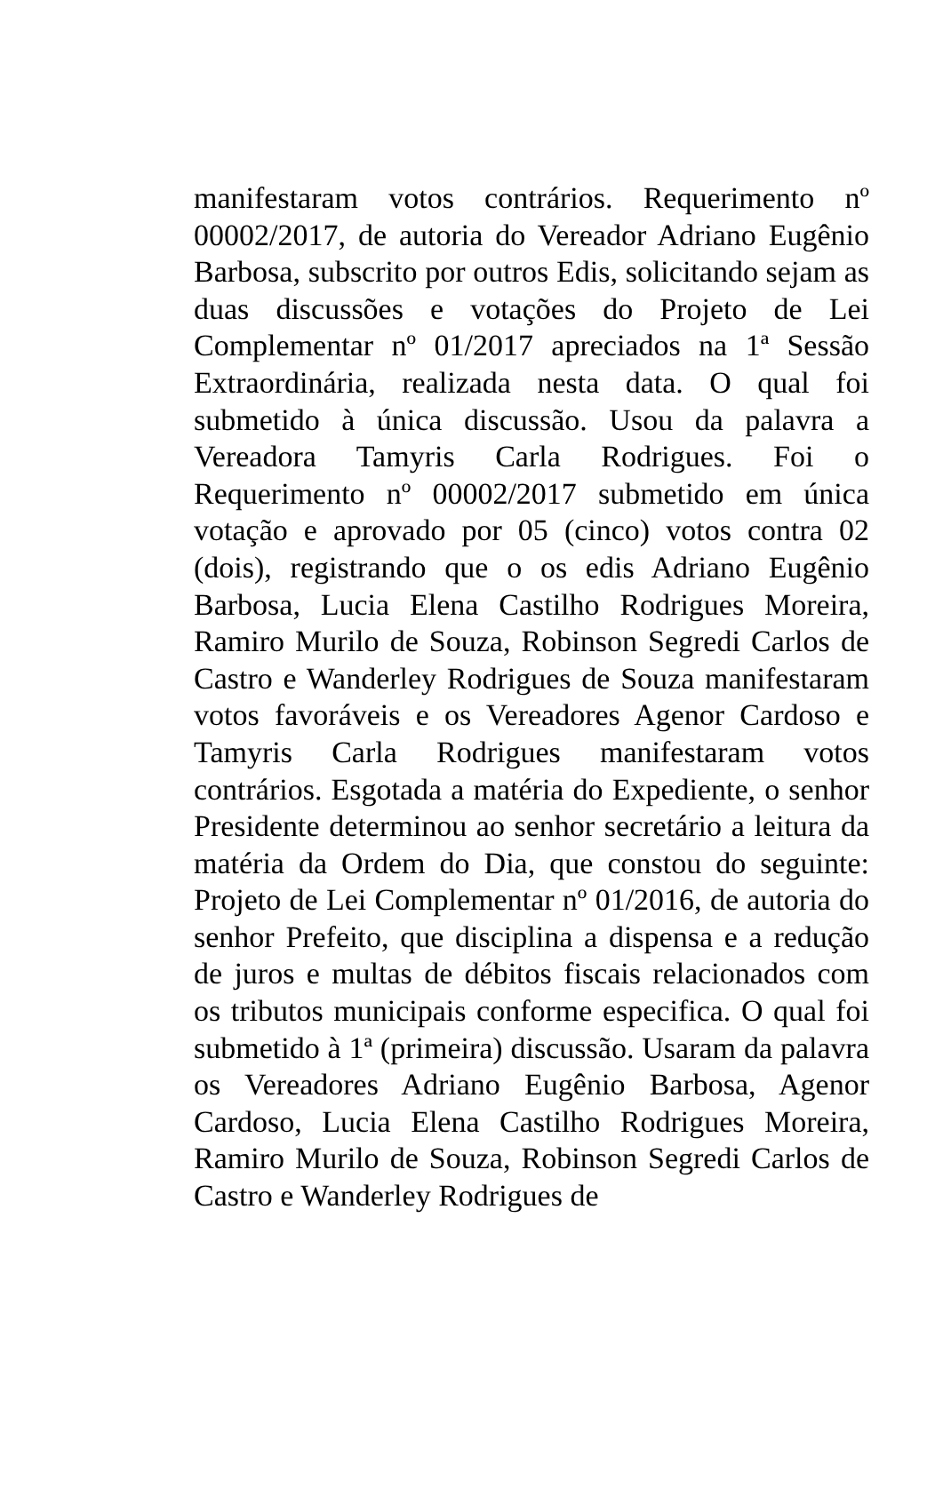manifestaram votos contrários. Requerimento nº 00002/2017, de autoria do Vereador Adriano Eugênio Barbosa, subscrito por outros Edis, solicitando sejam as duas discussões e votações do Projeto de Lei Complementar nº 01/2017 apreciados na 1ª Sessão Extraordinária, realizada nesta data. O qual foi submetido à única discussão. Usou da palavra a Vereadora Tamyris Carla Rodrigues. Foi o Requerimento nº 00002/2017 submetido em única votação e aprovado por 05 (cinco) votos contra 02 (dois), registrando que o os edis Adriano Eugênio Barbosa, Lucia Elena Castilho Rodrigues Moreira, Ramiro Murilo de Souza, Robinson Segredi Carlos de Castro e Wanderley Rodrigues de Souza manifestaram votos favoráveis e os Vereadores Agenor Cardoso e Tamyris Carla Rodrigues manifestaram votos contrários. Esgotada a matéria do Expediente, o senhor Presidente determinou ao senhor secretário a leitura da matéria da Ordem do Dia, que constou do seguinte: Projeto de Lei Complementar nº 01/2016, de autoria do senhor Prefeito, que disciplina a dispensa e a redução de juros e multas de débitos fiscais relacionados com os tributos municipais conforme especifica. O qual foi submetido à 1ª (primeira) discussão. Usaram da palavra os Vereadores Adriano Eugênio Barbosa, Agenor Cardoso, Lucia Elena Castilho Rodrigues Moreira, Ramiro Murilo de Souza, Robinson Segredi Carlos de Castro e Wanderley Rodrigues de